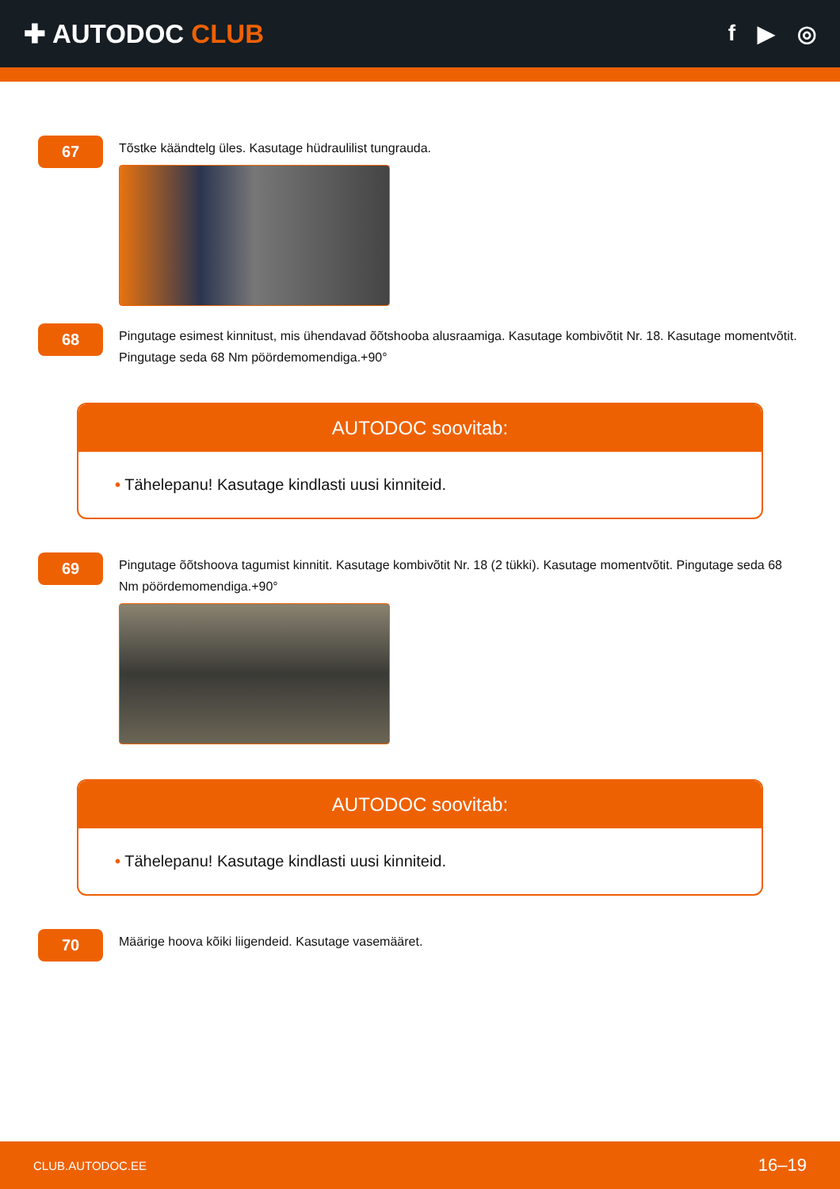✚ AUTODOC CLUB
f ▶ ◎
67
Tõstke käändtelg üles. Kasutage hüdraulilist tungrauda.
68
Pingutage esimest kinnitust, mis ühendavad õõtshooba alusraamiga. Kasutage kombivõtit Nr. 18. Kasutage momentvõtit. Pingutage seda 68 Nm pöördemomendiga.+90°
AUTODOC soovitab:
• Tähelepanu! Kasutage kindlasti uusi kinniteid.
69
Pingutage õõtshoova tagumist kinnitit. Kasutage kombivõtit Nr. 18 (2 tükki). Kasutage momentvõtit. Pingutage seda 68 Nm pöördemomendiga.+90°
AUTODOC soovitab:
• Tähelepanu! Kasutage kindlasti uusi kinniteid.
70
Määrige hoova kõiki liigendeid. Kasutage vasemääret.
CLUB.AUTODOC.EE 16–19